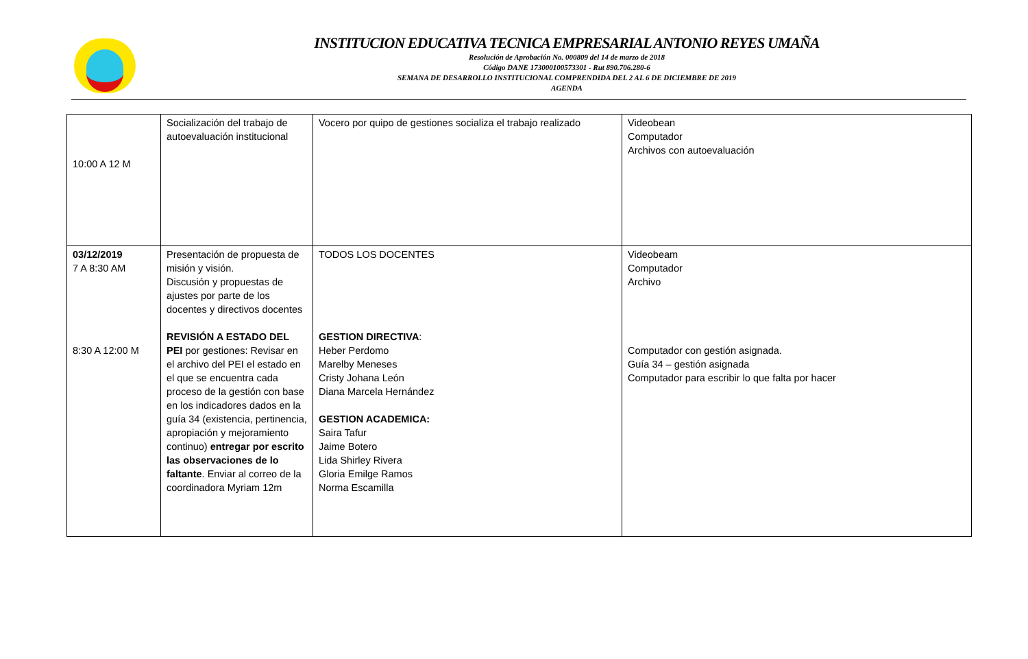INSTITUCION EDUCATIVA TECNICA EMPRESARIAL ANTONIO REYES UMAÑA
Resolución de Aprobación No. 000809 del 14 de marzo de 2018
Código DANE 173000100573301 - Rut 890.706.280-6
SEMANA DE DESARROLLO INSTITUCIONAL COMPRENDIDA DEL 2 AL 6 DE DICIEMBRE DE 2019
AGENDA
| 10:00 A 12 M | Socialización del trabajo de autoevaluación institucional | Vocero por quipo de gestiones socializa el trabajo realizado | Videobean Computador Archivos con autoevaluación |
| 03/12/2019 7 A 8:30 AM 8:30 A 12:00 M | Presentación de propuesta de misión y visión. Discusión y propuestas de ajustes por parte de los docentes y directivos docentes REVISIÓN A ESTADO DEL PEI por gestiones: Revisar en el archivo del PEI el estado en el que se encuentra cada proceso de la gestión con base en los indicadores dados en la guía 34 (existencia, pertinencia, apropiación y mejoramiento continuo) entregar por escrito las observaciones de lo faltante . Enviar al correo de la coordinadora Myriam 12m | TODOS LOS DOCENTES GESTION DIRECTIVA : Heber Perdomo Marelby Meneses Cristy Johana León Diana Marcela Hernández GESTION ACADEMICA: Saira Tafur Jaime Botero Lida Shirley Rivera Gloria Emilge Ramos Norma Escamilla | Videobeam Computador Archivo Computador con gestión asignada. Guía 34 – gestión asignada Computador para escribir lo que falta por hacer |